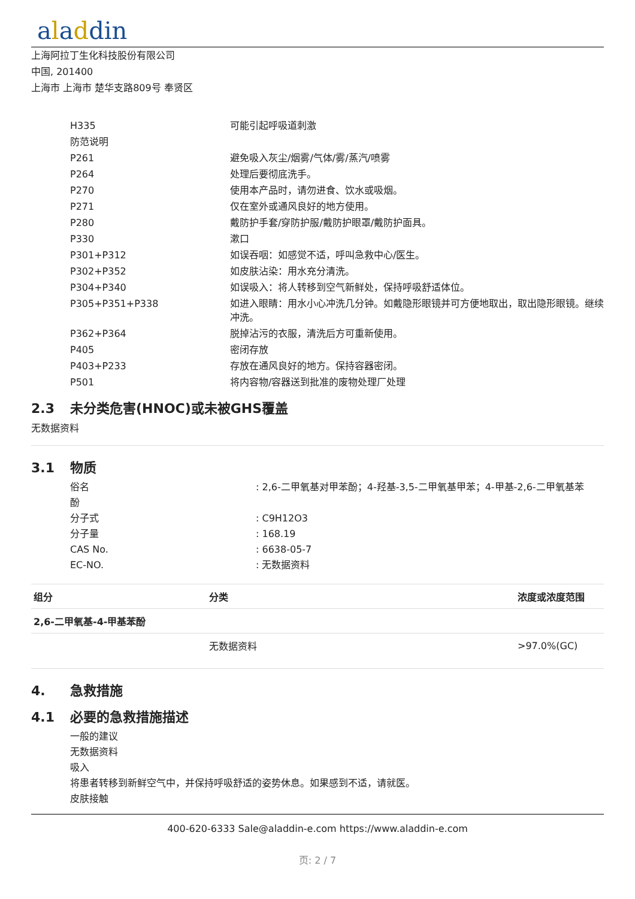aladdin
上海阿拉丁生化科技股份有限公司
中国, 201400
上海市 上海市 楚华支路809号 奉贤区
| H335 | 可能引起呼吸道刺激 |
| 防范说明 | |
| P261 | 避免吸入灰尘/烟雾/气体/雾/蒸汽/喷雾 |
| P264 | 处理后要彻底洗手。 |
| P270 | 使用本产品时，请勿进食、饮水或吸烟。 |
| P271 | 仅在室外或通风良好的地方使用。 |
| P280 | 戴防护手套/穿防护服/戴防护眼罩/戴防护面具。 |
| P330 | 漱口 |
| P301+P312 | 如误吞咽：如感觉不适，呼叫急救中心/医生。 |
| P302+P352 | 如皮肤沾染：用水充分清洗。 |
| P304+P340 | 如误吸入：将人转移到空气新鲜处，保持呼吸舒适体位。 |
| P305+P351+P338 | 如进入眼睛：用水小心冲洗几分钟。如戴隐形眼镜并可方便地取出，取出隐形眼镜。继续冲洗。 |
| P362+P364 | 脱掉沾污的衣服，清洗后方可重新使用。 |
| P405 | 密闭存放 |
| P403+P233 | 存放在通风良好的地方。保持容器密闭。 |
| P501 | 将内容物/容器送到批准的废物处理厂处理 |
2.3 未分类危害(HNOC)或未被GHS覆盖
无数据资料
3.1 物质
| 俗名 | : 2,6-二甲氧基对甲苯酚；4-羟基-3,5-二甲氧基甲苯；4-甲基-2,6-二甲氧基苯 |
| 酚 | |
| 分子式 | : C9H12O3 |
| 分子量 | : 168.19 |
| CAS No. | : 6638-05-7 |
| EC-NO. | : 无数据资料 |
| 组分 | 分类 | 浓度或浓度范围 |
| --- | --- | --- |
| 2,6-二甲氧基-4-甲基苯酚 | | |
| | 无数据资料 | >97.0%(GC) |
4. 急救措施
4.1 必要的急救措施描述
一般的建议
无数据资料
吸入
将患者转移到新鲜空气中，并保持呼吸舒适的姿势休息。如果感到不适，请就医。
皮肤接触
400-620-6333 Sale@aladdin-e.com https://www.aladdin-e.com
页: 2 / 7